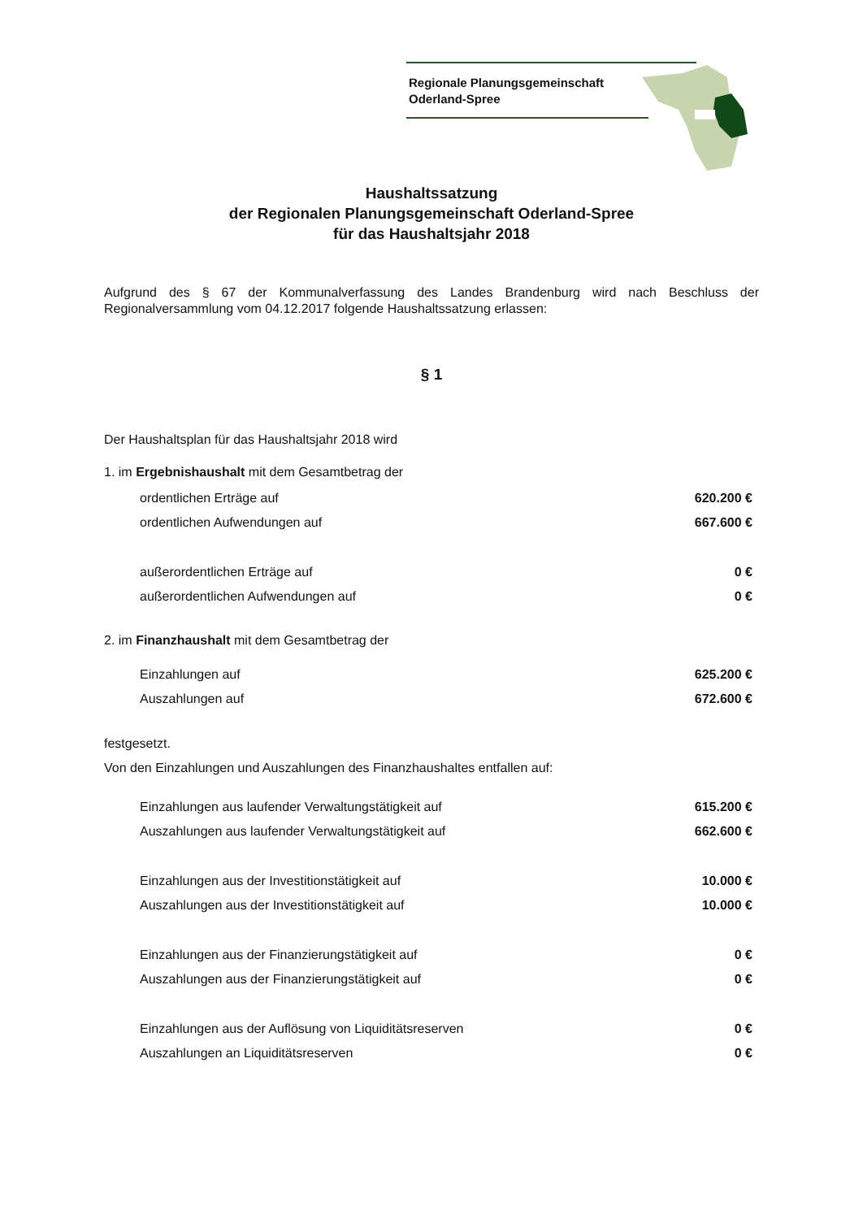Regionale Planungsgemeinschaft
Oderland-Spree
Haushaltssatzung
der Regionalen Planungsgemeinschaft Oderland-Spree
für das Haushaltsjahr 2018
Aufgrund des § 67 der Kommunalverfassung des Landes Brandenburg wird nach Beschluss der Regionalversammlung vom 04.12.2017 folgende Haushaltssatzung erlassen:
§ 1
Der Haushaltsplan für das Haushaltsjahr 2018 wird
1. im Ergebnishaushalt mit dem Gesamtbetrag der
ordentlichen Erträge auf 620.200 €
ordentlichen Aufwendungen auf 667.600 €
außerordentlichen Erträge auf 0 €
außerordentlichen Aufwendungen auf 0 €
2. im Finanzhaushalt mit dem Gesamtbetrag der
Einzahlungen auf 625.200 €
Auszahlungen auf 672.600 €
festgesetzt.
Von den Einzahlungen und Auszahlungen des Finanzhaushaltes entfallen auf:
Einzahlungen aus laufender Verwaltungstätigkeit auf 615.200 €
Auszahlungen aus laufender Verwaltungstätigkeit auf 662.600 €
Einzahlungen aus der Investitionstätigkeit auf 10.000 €
Auszahlungen aus der Investitionstätigkeit auf 10.000 €
Einzahlungen aus der Finanzierungstätigkeit auf 0 €
Auszahlungen aus der Finanzierungstätigkeit auf 0 €
Einzahlungen aus der Auflösung von Liquiditätsreserven 0 €
Auszahlungen an Liquiditätsreserven 0 €